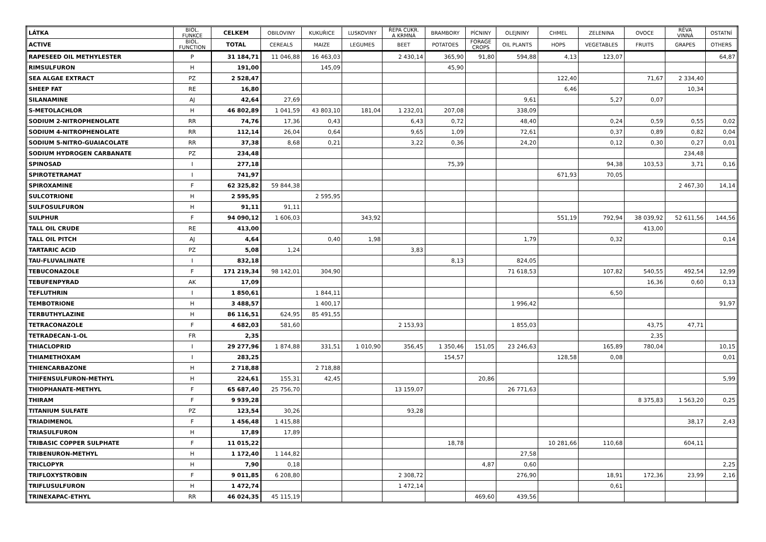| LÁTKA | BIOL. FUNKCE | CELKEM | OBILOVINY | KUKUŘICE | LUSKOVINY | ŘEPA CUKR. A KRMNÁ | BRAMBORY | PÍCNINY | OLEJNINY | CHMEL | ZELENINA | OVOCE | RÉVA VINNÁ | OSTATNÍ |
| --- | --- | --- | --- | --- | --- | --- | --- | --- | --- | --- | --- | --- | --- | --- |
| ACTIVE | BIOL. FUNCTION | TOTAL | CEREALS | MAIZE | LEGUMES | BEET | POTATOES | FORAGE CROPS | OIL PLANTS | HOPS | VEGETABLES | FRUITS | GRAPES | OTHERS |
| RAPESEED OIL METHYLESTER | P | 31 184,71 | 11 046,88 | 16 463,03 | | 2 430,14 | 365,90 | 91,80 | 594,88 | 4,13 | 123,07 | | | 64,87 |
| RIMSULFURON | H | 191,00 | | 145,09 | | | 45,90 | | | | | | | |
| SEA ALGAE EXTRACT | PZ | 2 528,47 | | | | | | | | 122,40 | | 71,67 | 2 334,40 | |
| SHEEP FAT | RE | 16,80 | | | | | | | | 6,46 | | | 10,34 | |
| SILANAMINE | AJ | 42,64 | 27,69 | | | | | | 9,61 | | 5,27 | 0,07 | | |
| S-METOLACHLOR | H | 46 802,89 | 1 041,59 | 43 803,10 | 181,04 | 1 232,01 | 207,08 | | 338,09 | | | | | |
| SODIUM 2-NITROPHENOLATE | RR | 74,76 | 17,36 | 0,43 | | 6,43 | 0,72 | | 48,40 | | 0,24 | 0,59 | 0,55 | 0,02 |
| SODIUM 4-NITROPHENOLATE | RR | 112,14 | 26,04 | 0,64 | | 9,65 | 1,09 | | 72,61 | | 0,37 | 0,89 | 0,82 | 0,04 |
| SODIUM 5-NITRO-GUAIACOLATE | RR | 37,38 | 8,68 | 0,21 | | 3,22 | 0,36 | | 24,20 | | 0,12 | 0,30 | 0,27 | 0,01 |
| SODIUM HYDROGEN CARBANATE | PZ | 234,48 | | | | | | | | | | | 234,48 | |
| SPINOSAD | I | 277,18 | | | | | 75,39 | | | | 94,38 | 103,53 | 3,71 | 0,16 |
| SPIROTETRAMAT | I | 741,97 | | | | | | | | 671,93 | 70,05 | | | |
| SPIROXAMINE | F | 62 325,82 | 59 844,38 | | | | | | | | | | 2 467,30 | 14,14 |
| SULCOTRIONE | H | 2 595,95 | | 2 595,95 | | | | | | | | | | |
| SULFOSULFURON | H | 91,11 | 91,11 | | | | | | | | | | | |
| SULPHUR | F | 94 090,12 | 1 606,03 | | 343,92 | | | | | 551,19 | 792,94 | 38 039,92 | 52 611,56 | 144,56 |
| TALL OIL CRUDE | RE | 413,00 | | | | | | | | | | 413,00 | | |
| TALL OIL PITCH | AJ | 4,64 | | 0,40 | 1,98 | | | | 1,79 | | 0,32 | | | 0,14 |
| TARTARIC ACID | PZ | 5,08 | 1,24 | | | 3,83 | | | | | | | | |
| TAU-FLUVALINATE | I | 832,18 | | | | | 8,13 | | 824,05 | | | | | |
| TEBUCONAZOLE | F | 171 219,34 | 98 142,01 | 304,90 | | | | | 71 618,53 | | 107,82 | 540,55 | 492,54 | 12,99 |
| TEBUFENPYRAD | AK | 17,09 | | | | | | | | | | 16,36 | 0,60 | 0,13 |
| TEFLUTHRIN | I | 1 850,61 | | 1 844,11 | | | | | | | 6,50 | | | |
| TEMBOTRIONE | H | 3 488,57 | | 1 400,17 | | | | | 1 996,42 | | | | | 91,97 |
| TERBUTHYLAZINE | H | 86 116,51 | 624,95 | 85 491,55 | | | | | | | | | | |
| TETRACONAZOLE | F | 4 682,03 | 581,60 | | | 2 153,93 | | | 1 855,03 | | | 43,75 | 47,71 | |
| TETRADECAN-1-OL | FR | 2,35 | | | | | | | | | | 2,35 | | |
| THIACLOPRID | I | 29 277,96 | 1 874,88 | 331,51 | 1 010,90 | 356,45 | 1 350,46 | 151,05 | 23 246,63 | | 165,89 | 780,04 | | 10,15 |
| THIAMETHOXAM | I | 283,25 | | | | | 154,57 | | | 128,58 | 0,08 | | | 0,01 |
| THIENCARBAZONE | H | 2 718,88 | | 2 718,88 | | | | | | | | | | |
| THIFENSULFURON-METHYL | H | 224,61 | 155,31 | 42,45 | | | | 20,86 | | | | | | 5,99 |
| THIOPHANATE-METHYL | F | 65 687,40 | 25 756,70 | | | 13 159,07 | | | 26 771,63 | | | | | |
| THIRAM | F | 9 939,28 | | | | | | | | | | 8 375,83 | 1 563,20 | 0,25 |
| TITANIUM SULFATE | PZ | 123,54 | 30,26 | | | 93,28 | | | | | | | | |
| TRIADIMENOL | F | 1 456,48 | 1 415,88 | | | | | | | | | | 38,17 | 2,43 |
| TRIASULFURON | H | 17,89 | 17,89 | | | | | | | | | | | |
| TRIBASIC COPPER SULPHATE | F | 11 015,22 | | | | | 18,78 | | | 10 281,66 | 110,68 | | 604,11 | |
| TRIBENURON-METHYL | H | 1 172,40 | 1 144,82 | | | | | | 27,58 | | | | | |
| TRICLOPYR | H | 7,90 | 0,18 | | | | | 4,87 | 0,60 | | | | | 2,25 |
| TRIFLOXYSTROBIN | F | 9 011,85 | 6 208,80 | | | 2 308,72 | | | 276,90 | | 18,91 | 172,36 | 23,99 | 2,16 |
| TRIFLUSULFURON | H | 1 472,74 | | | | 1 472,14 | | | | | 0,61 | | | |
| TRINEXAPAC-ETHYL | RR | 46 024,35 | 45 115,19 | | | | | 469,60 | 439,56 | | | | | |